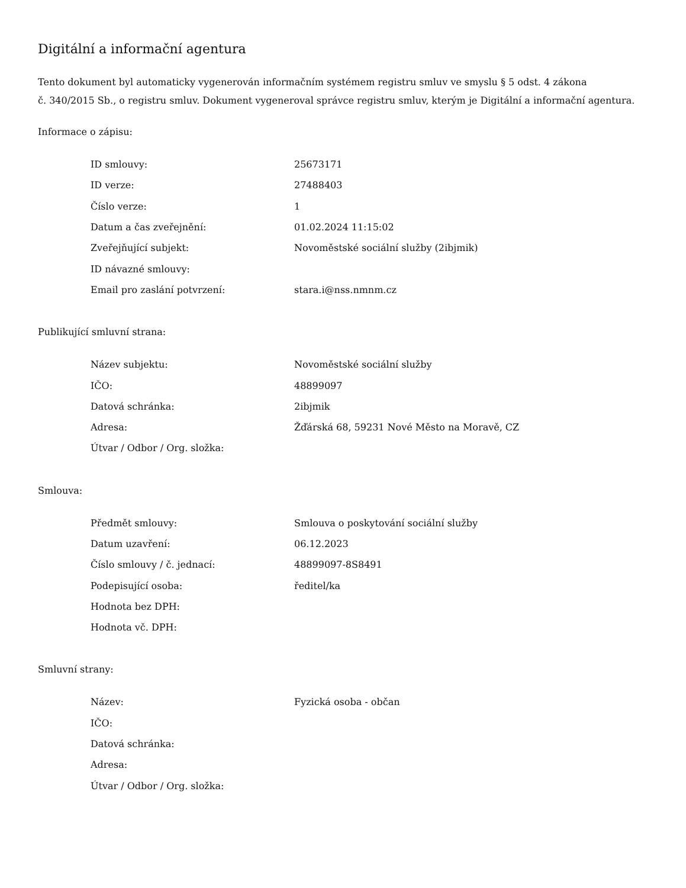Digitální a informační agentura
Tento dokument byl automaticky vygenerován informačním systémem registru smluv ve smyslu § 5 odst. 4 zákona
č. 340/2015 Sb., o registru smluv. Dokument vygeneroval správce registru smluv, kterým je Digitální a informační agentura.
Informace o zápisu:
| ID smlouvy: | 25673171 |
| ID verze: | 27488403 |
| Číslo verze: | 1 |
| Datum a čas zveřejnění: | 01.02.2024 11:15:02 |
| Zveřejňující subjekt: | Novoměstské sociální služby (2ibjmik) |
| ID návazné smlouvy: | |
| Email pro zaslání potvrzení: | stara.i@nss.nmnm.cz |
Publikující smluvní strana:
| Název subjektu: | Novoměstské sociální služby |
| IČO: | 48899097 |
| Datová schránka: | 2ibjmik |
| Adresa: | Žďárská 68, 59231 Nové Město na Moravě, CZ |
| Útvar / Odbor / Org. složka: | |
Smlouva:
| Předmět smlouvy: | Smlouva o poskytování sociální služby |
| Datum uzavření: | 06.12.2023 |
| Číslo smlouvy / č. jednací: | 48899097-8S8491 |
| Podepisující osoba: | ředitel/ka |
| Hodnota bez DPH: | |
| Hodnota vč. DPH: | |
Smluvní strany:
| Název: | Fyzická osoba - občan |
| IČO: | |
| Datová schránka: | |
| Adresa: | |
| Útvar / Odbor / Org. složka: | |